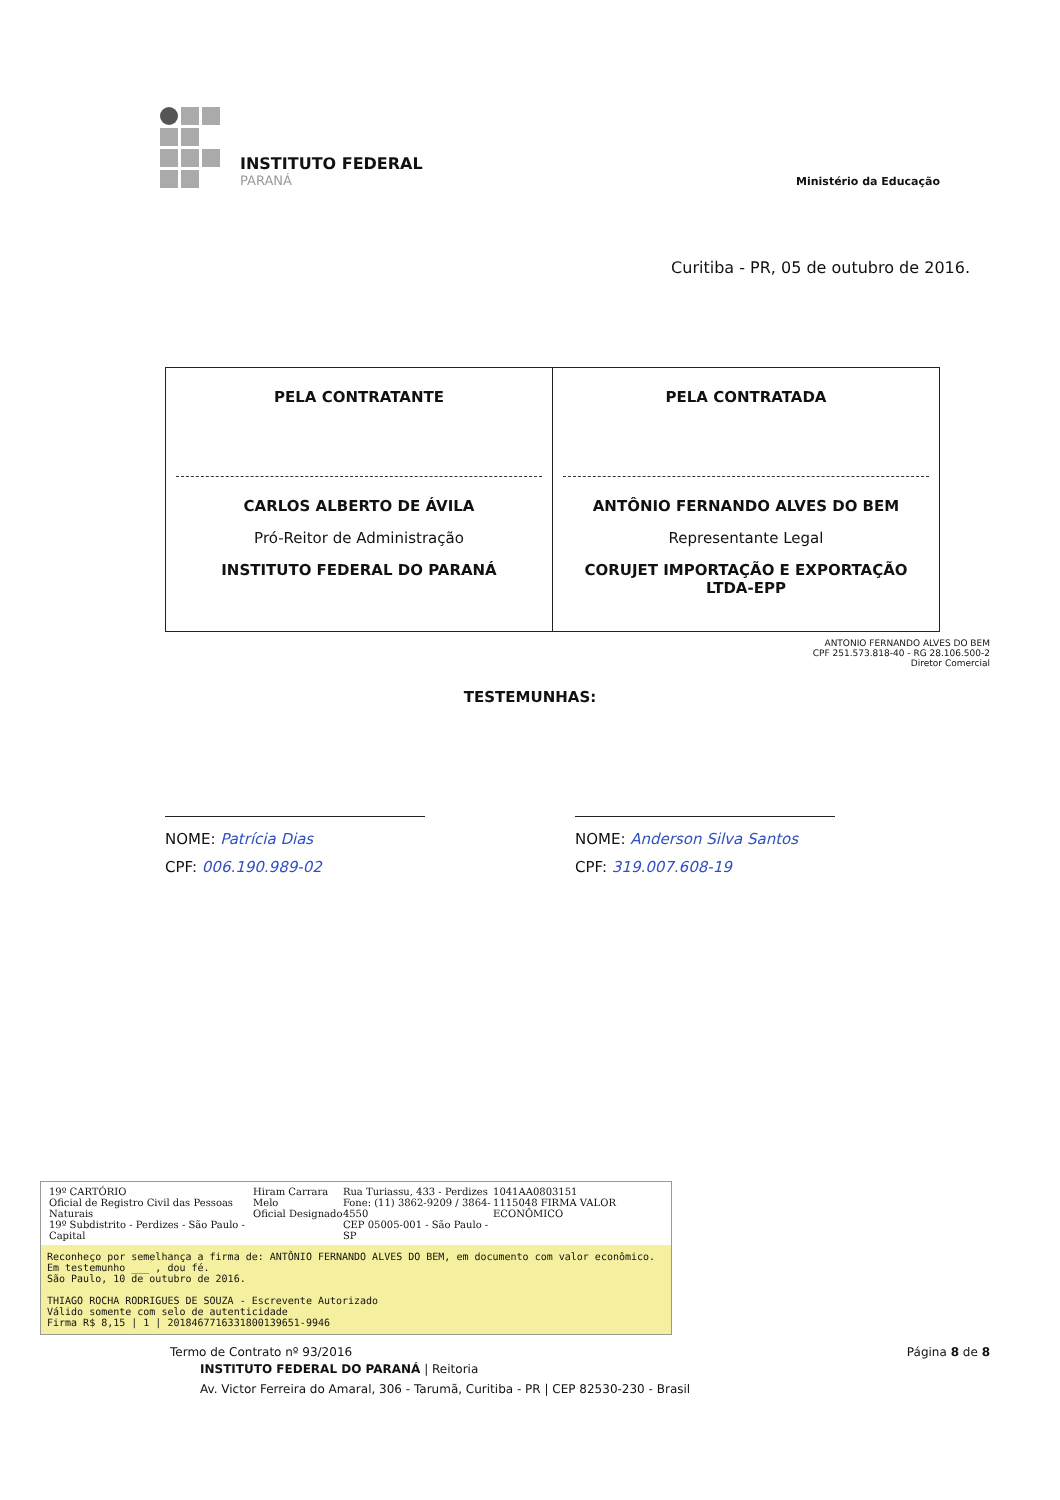INSTITUTO FEDERAL
PARANÁ
Ministério da Educação
Curitiba - PR, 05 de outubro de 2016.
| PELA CONTRATANTE CARLOS ALBERTO DE ÁVILA Pró-Reitor de Administração INSTITUTO FEDERAL DO PARANÁ | PELA CONTRATADA ANTÔNIO FERNANDO ALVES DO BEM Representante Legal CORUJET IMPORTAÇÃO E EXPORTAÇÃO LTDA-EPP |
ANTONIO FERNANDO ALVES DO BEM
CPF 251.573.818-40 - RG 28.106.500-2
Diretor Comercial
TESTEMUNHAS:
NOME: Patrícia Dias
CPF: 006.190.989-02
NOME: Anderson Silva Santos
CPF: 319.007.608-19
19º CARTÓRIO
Oficial de Registro Civil das Pessoas Naturais
19º Subdistrito - Perdizes - São Paulo - Capital
Hiram Carrara Melo
Oficial Designado
Rua Turiassu, 433 - Perdizes
Fone: (11) 3862-9209 / 3864-4550
CEP 05005-001 - São Paulo - SP
1041AA0803151
1115048 FIRMA VALOR ECONÔMICO
Reconheço por semelhança a firma de: ANTÔNIO FERNANDO ALVES DO BEM, em documento com valor econômico. Em testemunho ___ , dou fé.
São Paulo, 10 de outubro de 2016.
THIAGO ROCHA RODRIGUES DE SOUZA - Escrevente Autorizado
Válido somente com selo de autenticidade
Firma R$ 8,15 | 1 | 2018467716331800139651-9946
Termo de Contrato nº 93/2016 Página 8 de 8
INSTITUTO FEDERAL DO PARANÁ | Reitoria
Av. Victor Ferreira do Amaral, 306 - Tarumã, Curitiba - PR | CEP 82530-230 - Brasil